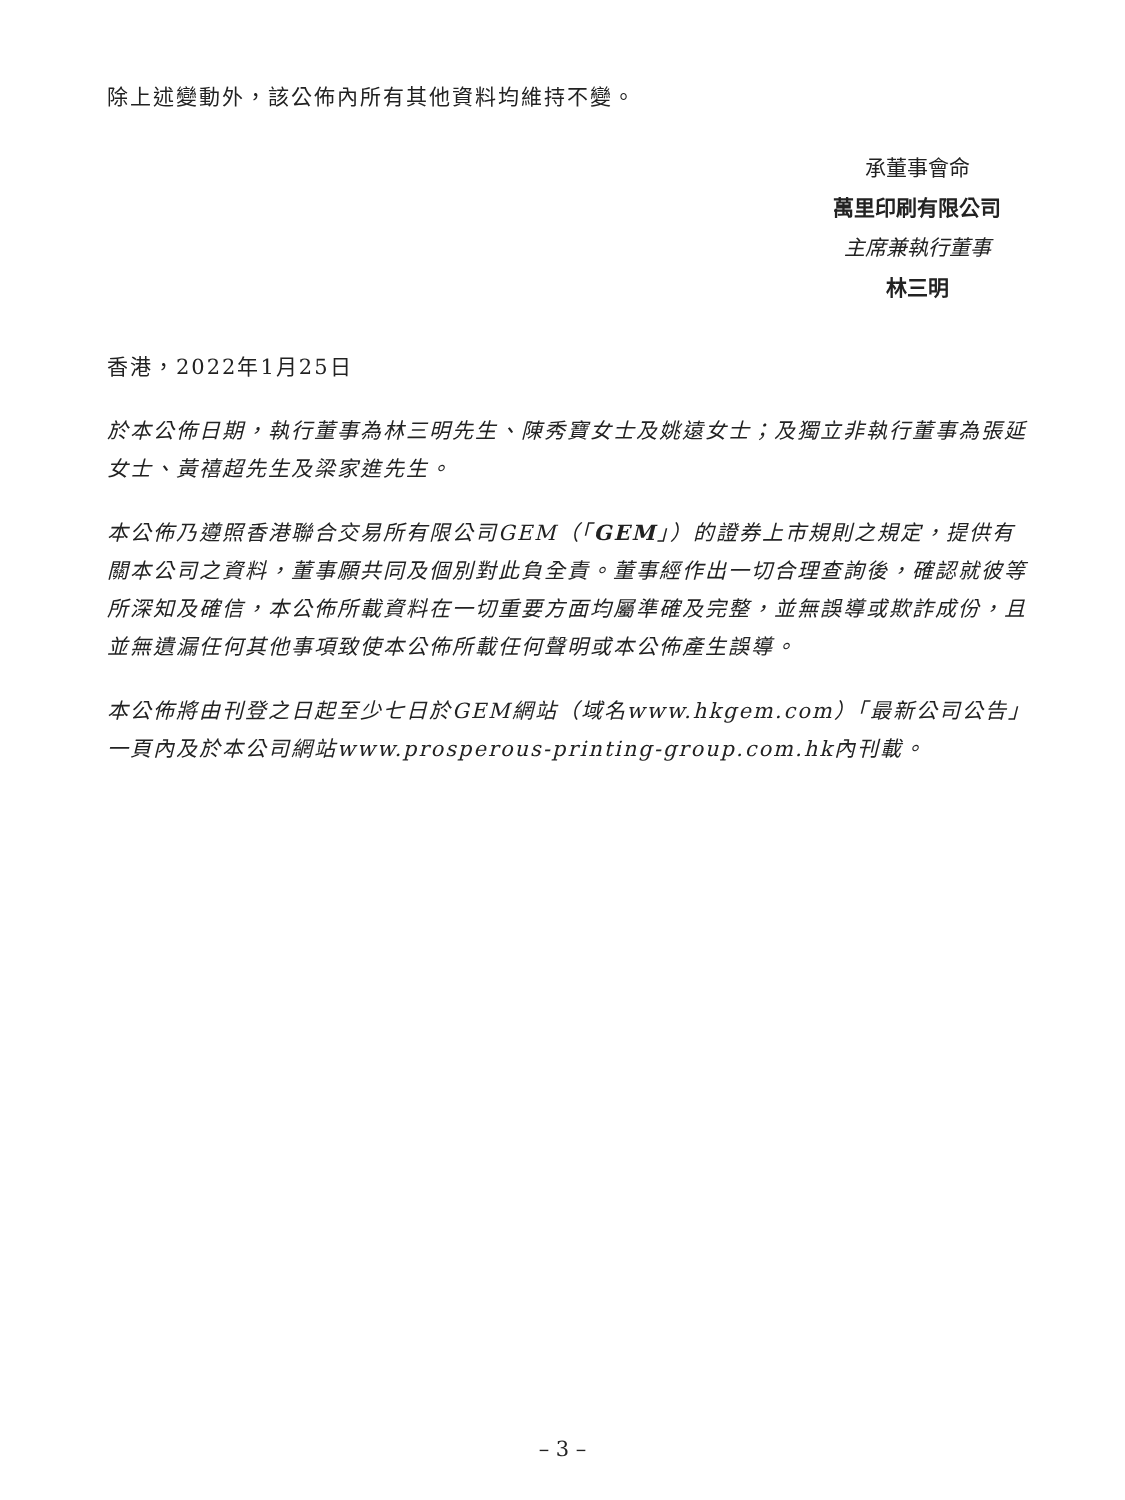除上述變動外，該公佈內所有其他資料均維持不變。
承董事會命
萬里印刷有限公司
主席兼執行董事
林三明
香港，2022年1月25日
於本公佈日期，執行董事為林三明先生、陳秀寶女士及姚遠女士；及獨立非執行董事為張延女士、黃禧超先生及梁家進先生。
本公佈乃遵照香港聯合交易所有限公司GEM（「GEM」）的證券上市規則之規定，提供有關本公司之資料，董事願共同及個別對此負全責。董事經作出一切合理查詢後，確認就彼等所深知及確信，本公佈所載資料在一切重要方面均屬準確及完整，並無誤導或欺詐成份，且並無遺漏任何其他事項致使本公佈所載任何聲明或本公佈產生誤導。
本公佈將由刊登之日起至少七日於GEM網站（域名www.hkgem.com）「最新公司公告」一頁內及於本公司網站www.prosperous-printing-group.com.hk內刊載。
– 3 –